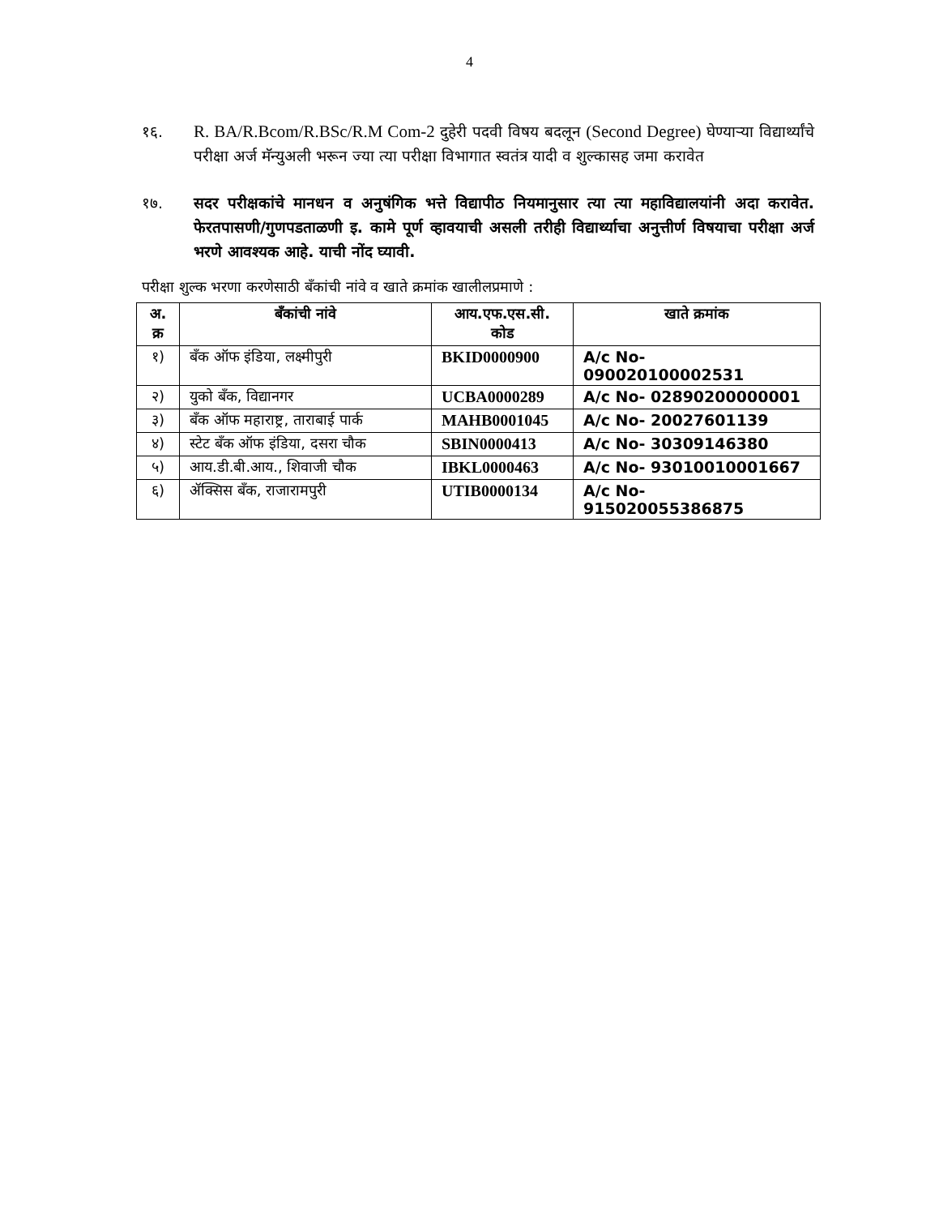4
१६. R. BA/R.Bcom/R.BSc/R.M Com-2 दुहेरी पदवी विषय बदलून (Second Degree) घेण्याऱ्या विद्यार्थ्यांचे परीक्षा अर्ज मॅन्युअली भरून ज्या त्या परीक्षा विभागात स्वतंत्र यादी व शुल्कासह जमा करावेत
१७. सदर परीक्षकांचे मानधन व अनुषंगिक भत्ते विद्यापीठ नियमानुसार त्या त्या महाविद्यालयांनी अदा करावेत. फेरतपासणी/गुणपडताळणी इ. कामे पूर्ण व्हावयाची असली तरीही विद्यार्थ्याचा अनुत्तीर्ण विषयाचा परीक्षा अर्ज भरणे आवश्यक आहे. याची नोंद घ्यावी.
परीक्षा शुल्क भरणा करणेसाठी बँकांची नांवे व खाते क्रमांक खालीलप्रमाणे :
| अ. क्र | बँकांची नांवे | आय.एफ.एस.सी. कोड | खाते क्रमांक |
| --- | --- | --- | --- |
| १) | बँक ऑफ इंडिया, लक्ष्मीपुरी | BKID0000900 | A/c No- 090020100002531 |
| २) | युको बँक, विद्यानगर | UCBA0000289 | A/c No- 02890200000001 |
| ३) | बँक ऑफ महाराष्ट्र, ताराबाई पार्क | MAHB0001045 | A/c No- 20027601139 |
| ४) | स्टेट बँक ऑफ इंडिया, दसरा चौक | SBIN0000413 | A/c No- 30309146380 |
| ५) | आय.डी.बी.आय., शिवाजी चौक | IBKL0000463 | A/c No- 93010010001667 |
| ६) | ॲक्सिस बँक, राजारामपुरी | UTIB0000134 | A/c No- 915020055386875 |